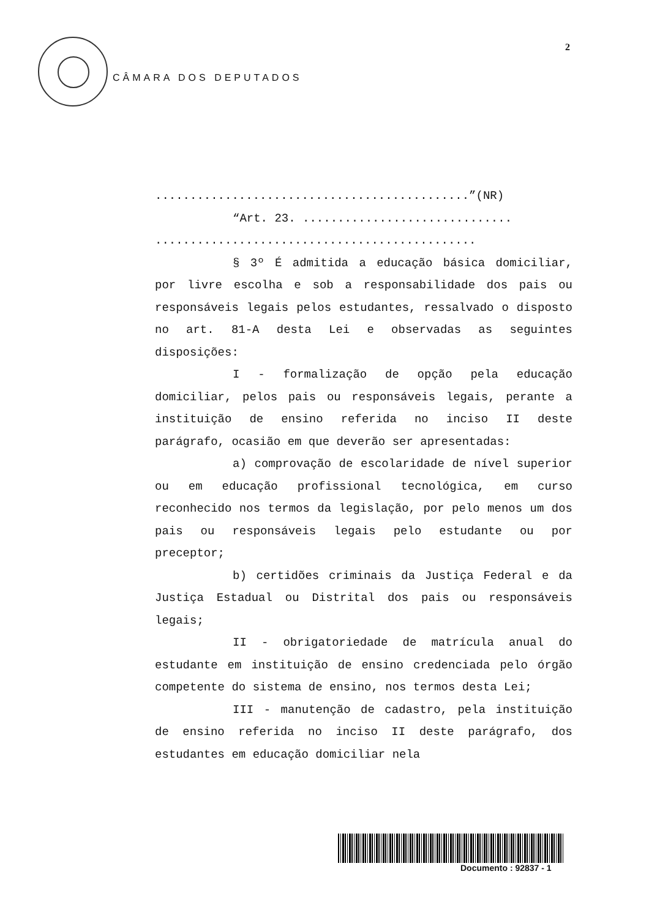2
CÂMARA DOS DEPUTADOS
.............................................”(NR)
“Art. 23. ..............................
..............................................
§ 3º É admitida a educação básica domiciliar, por livre escolha e sob a responsabilidade dos pais ou responsáveis legais pelos estudantes, ressalvado o disposto no art. 81-A desta Lei e observadas as seguintes disposições:
I - formalização de opção pela educação domiciliar, pelos pais ou responsáveis legais, perante a instituição de ensino referida no inciso II deste parágrafo, ocasião em que deverão ser apresentadas:
a) comprovação de escolaridade de nível superior ou em educação profissional tecnológica, em curso reconhecido nos termos da legislação, por pelo menos um dos pais ou responsáveis legais pelo estudante ou por preceptor;
b) certidões criminais da Justiça Federal e da Justiça Estadual ou Distrital dos pais ou responsáveis legais;
II - obrigatoriedade de matrícula anual do estudante em instituição de ensino credenciada pelo órgão competente do sistema de ensino, nos termos desta Lei;
III - manutenção de cadastro, pela instituição de ensino referida no inciso II deste parágrafo, dos estudantes em educação domiciliar nela
Documento : 92837 - 1